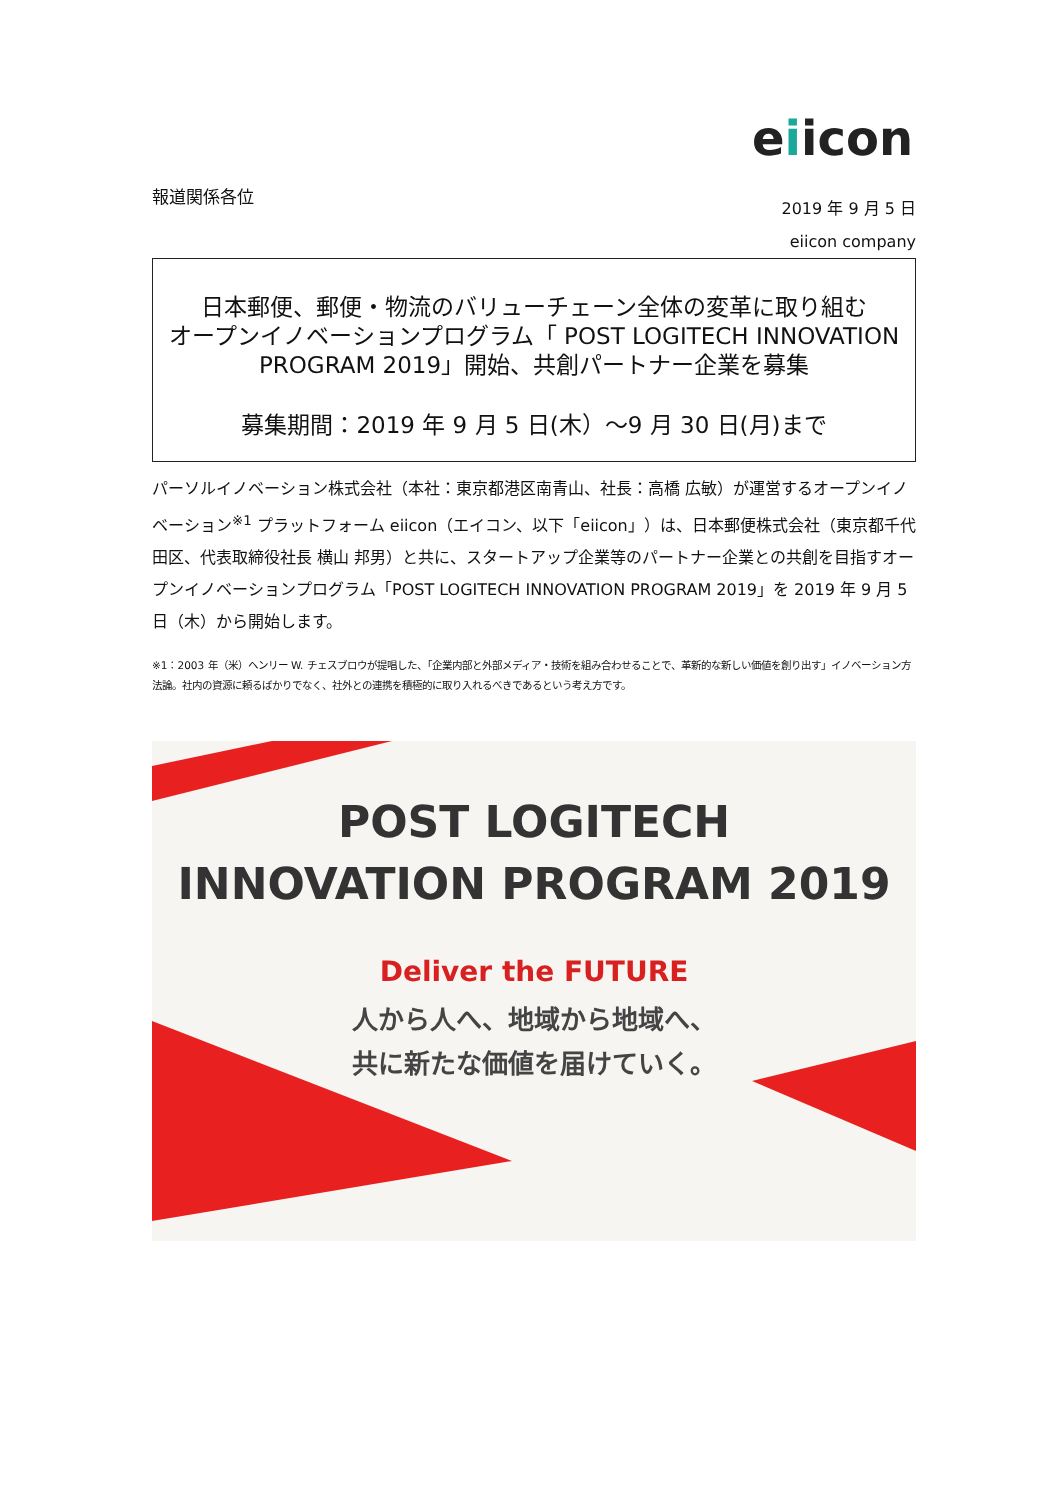eiicon
報道関係各位
2019 年 9 月 5 日
eiicon company
日本郵便、郵便・物流のバリューチェーン全体の変革に取り組む
オープンイノベーションプログラム「 POST LOGITECH INNOVATION
PROGRAM 2019」開始、共創パートナー企業を募集
募集期間：2019 年 9 月 5 日(木）～9 月 30 日(月)まで
パーソルイノベーション株式会社（本社：東京都港区南青山、社長：高橋 広敏）が運営するオープンイノベーション<sup>※1</sup> プラットフォーム eiicon（エイコン、以下「eiicon」）は、日本郵便株式会社（東京都千代田区、代表取締役社長 横山 邦男）と共に、スタートアップ企業等のパートナー企業との共創を目指すオープンイノベーションプログラム「POST LOGITECH INNOVATION PROGRAM 2019」を 2019 年 9 月 5 日（木）から開始します。
※1：2003 年（米）ヘンリー W. チェスブロウが提唱した、「企業内部と外部メディア・技術を組み合わせることで、革新的な新しい価値を創り出す」イノベーション方法論。社内の資源に頼るばかりでなく、社外との連携を積極的に取り入れるべきであるという考え方です。
POST LOGITECH
INNOVATION PROGRAM 2019
Deliver the FUTURE
人から人へ、地域から地域へ、
共に新たな価値を届けていく。